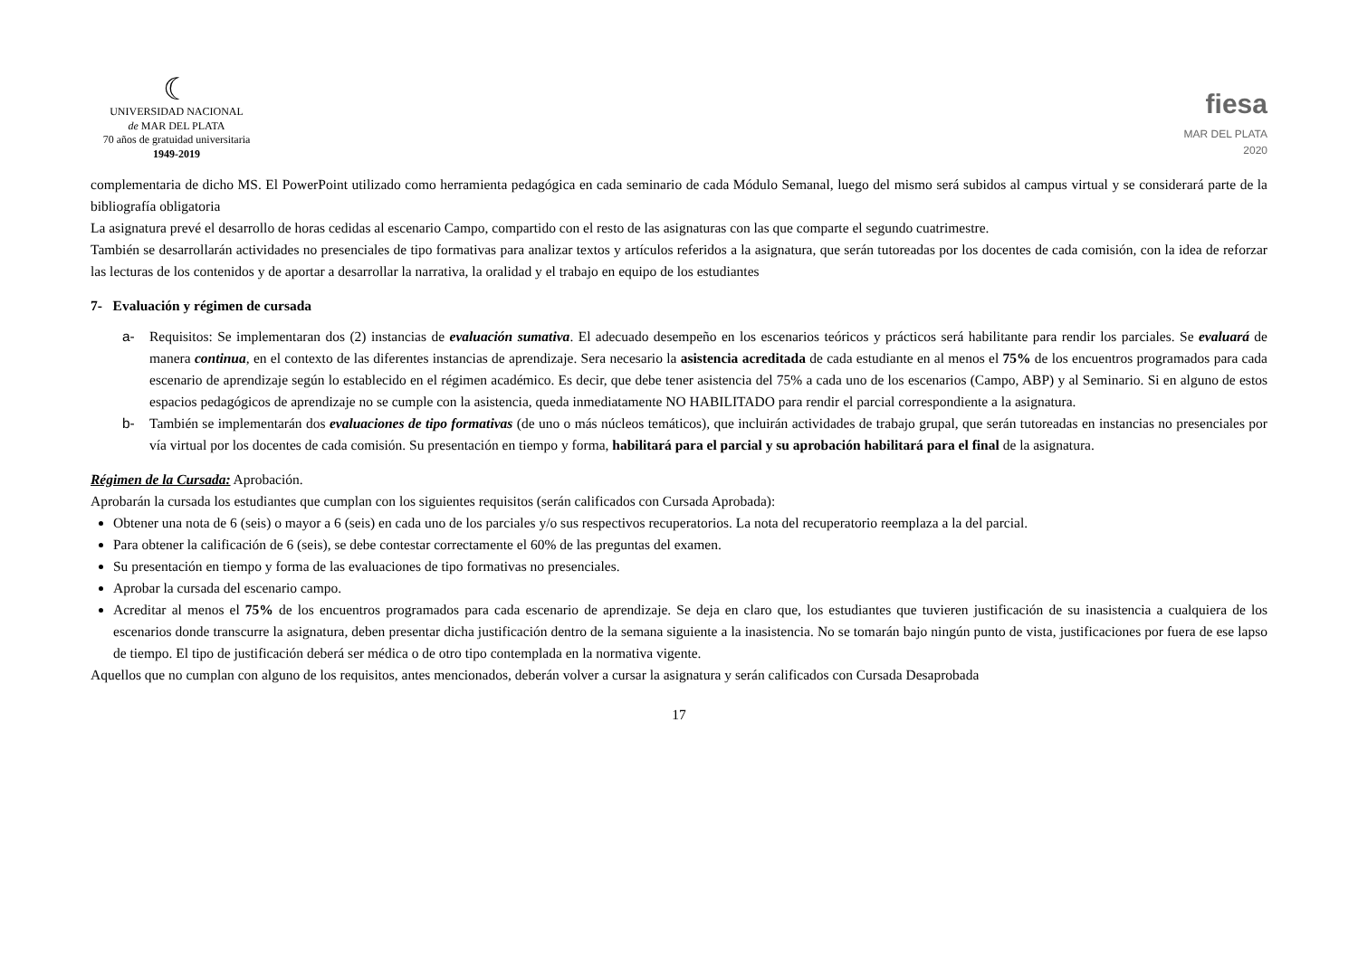☾
UNIVERSIDAD NACIONAL
de MAR DEL PLATA
70 años de gratuidad universitaria
1949-2019
fiesa
MAR DEL PLATA
2020
complementaria de dicho MS. El PowerPoint utilizado como herramienta pedagógica en cada seminario de cada Módulo Semanal, luego del mismo será subidos al campus virtual y se considerará parte de la bibliografía obligatoria
La asignatura prevé el desarrollo de horas cedidas al escenario Campo, compartido con el resto de las asignaturas con las que comparte el segundo cuatrimestre.
También se desarrollarán actividades no presenciales de tipo formativas para analizar textos y artículos referidos a la asignatura, que serán tutoreadas por los docentes de cada comisión, con la idea de reforzar las lecturas de los contenidos y de aportar a desarrollar la narrativa, la oralidad y el trabajo en equipo de los estudiantes
7- Evaluación y régimen de cursada
a- Requisitos: Se implementaran dos (2) instancias de evaluación sumativa. El adecuado desempeño en los escenarios teóricos y prácticos será habilitante para rendir los parciales. Se evaluará de manera continua, en el contexto de las diferentes instancias de aprendizaje. Sera necesario la asistencia acreditada de cada estudiante en al menos el 75% de los encuentros programados para cada escenario de aprendizaje según lo establecido en el régimen académico. Es decir, que debe tener asistencia del 75% a cada uno de los escenarios (Campo, ABP) y al Seminario. Si en alguno de estos espacios pedagógicos de aprendizaje no se cumple con la asistencia, queda inmediatamente NO HABILITADO para rendir el parcial correspondiente a la asignatura.
b- También se implementarán dos evaluaciones de tipo formativas (de uno o más núcleos temáticos), que incluirán actividades de trabajo grupal, que serán tutoreadas en instancias no presenciales por vía virtual por los docentes de cada comisión. Su presentación en tiempo y forma, habilitará para el parcial y su aprobación habilitará para el final de la asignatura.
Régimen de la Cursada: Aprobación.
Aprobarán la cursada los estudiantes que cumplan con los siguientes requisitos (serán calificados con Cursada Aprobada):
Obtener una nota de 6 (seis) o mayor a 6 (seis) en cada uno de los parciales y/o sus respectivos recuperatorios. La nota del recuperatorio reemplaza a la del parcial.
Para obtener la calificación de 6 (seis), se debe contestar correctamente el 60% de las preguntas del examen.
Su presentación en tiempo y forma de las evaluaciones de tipo formativas no presenciales.
Aprobar la cursada del escenario campo.
Acreditar al menos el 75% de los encuentros programados para cada escenario de aprendizaje. Se deja en claro que, los estudiantes que tuvieren justificación de su inasistencia a cualquiera de los escenarios donde transcurre la asignatura, deben presentar dicha justificación dentro de la semana siguiente a la inasistencia. No se tomarán bajo ningún punto de vista, justificaciones por fuera de ese lapso de tiempo. El tipo de justificación deberá ser médica o de otro tipo contemplada en la normativa vigente.
Aquellos que no cumplan con alguno de los requisitos, antes mencionados, deberán volver a cursar la asignatura y serán calificados con Cursada Desaprobada
17